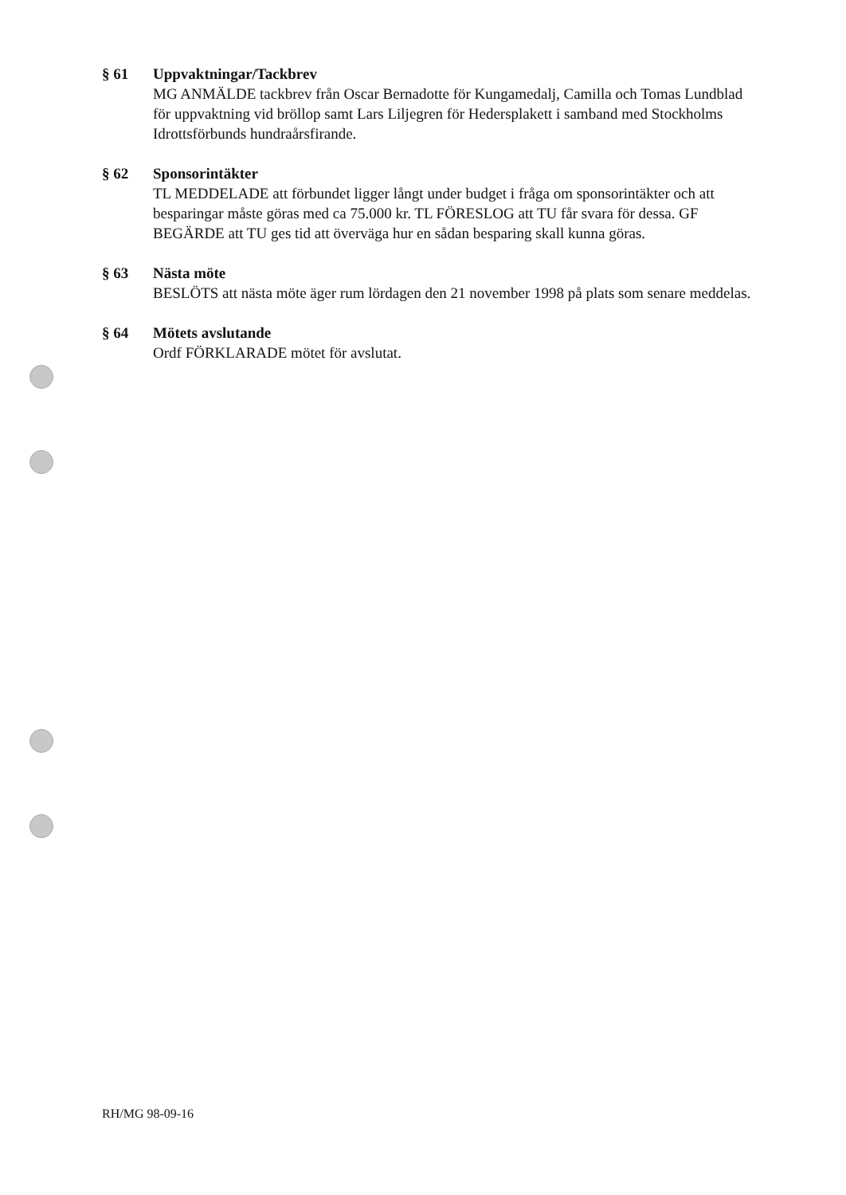§ 61 Uppvaktningar/Tackbrev
MG ANMÄLDE tackbrev från Oscar Bernadotte för Kungamedalj, Camilla och Tomas Lundblad för uppvaktning vid bröllop samt Lars Liljegren för Hedersplakett i samband med Stockholms Idrottsförbunds hundraårsfirande.
§ 62 Sponsorintäkter
TL MEDDELADE att förbundet ligger långt under budget i fråga om sponsorintäkter och att besparingar måste göras med ca 75.000 kr. TL FÖRESLOG att TU får svara för dessa. GF BEGÄRDE att TU ges tid att överväga hur en sådan besparing skall kunna göras.
§ 63 Nästa möte
BESLÖTS att nästa möte äger rum lördagen den 21 november 1998 på plats som senare meddelas.
§ 64 Mötets avslutande
Ordf FÖRKLARADE mötet för avslutat.
RH/MG 98-09-16